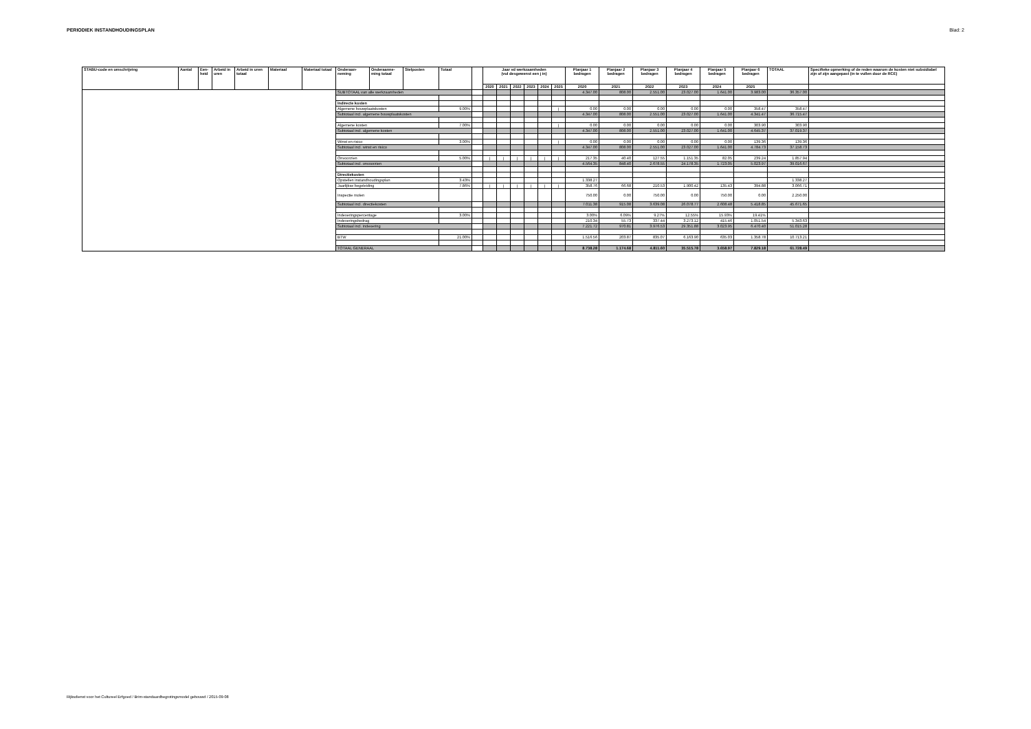PERIODIEK INSTANDHOUDINGSPLAN Blad: 2
| STABU-code en omschrijving | Aantal | Een-heid | Arbeid in uren | Arbeid in uren totaal | Materiaal | Materiaal totaal | Onderaan-neming | Onderaanne-ming totaal | Stelposten | Totaal | | Jaar vd werkzaamheden (vul desgewenst een j in) | | | | | | Planjaar 1 bedragen | Planjaar 2 bedragen | Planjaar 3 bedragen | Planjaar 4 bedragen | Planjaar 5 bedragen | Planjaar 6 bedragen | TOTAAL | Specifieke opmerking of de reden waarom de kosten niet subsidiabel zijn of zijn aangepast (in te vullen door de RCE) |
| --- | --- | --- | --- | --- | --- | --- | --- | --- | --- | --- | --- | --- | --- | --- | --- | --- | --- | --- | --- | --- | --- | --- | --- | --- | --- |
| | | | | | | | | | | | | 2020 | 2021 | 2022 | 2023 | 2024 | 2025 | 2020 | 2021 | 2022 | 2023 | 2024 | 2025 | | |
| | | | | | | | SUBTOTAAL van alle werkzaamheden | | | | | | | | | | | 4.347.00 | 808.00 | 2.551.00 | 23.027.00 | 1.641.00 | 3.983.00 | 36.357.00 | |
| | | | | | | | Indirecte kosten | | | | | | | | | | | | | | | | | | |
| | | | | | | | Algemene bouwplaatskosten | | | 9.00% | | | | | | | j | 0.00 | 0.00 | 0.00 | 0.00 | 0.00 | 358.47 | 358.47 | |
| | | | | | | | Subtotaal incl. algemene bouwplaatskosten | | | | | | | | | | | 4.347.00 | 808.00 | 2.551.00 | 23.027.00 | 1.641.00 | 4.341.47 | 36.715.47 | |
| | | | | | | | Algemene kosten | | | 7.00% | | | | | | | j | 0.00 | 0.00 | 0.00 | 0.00 | 0.00 | 303.90 | 303.90 | |
| | | | | | | | Subtotaal incl. algemene kosten | | | | | | | | | | | 4.347.00 | 808.00 | 2.551.00 | 23.027.00 | 1.641.00 | 4.645.37 | 37.019.37 | |
| | | | | | | | Winst en risico | | | 3.00% | | | | | | | j | 0.00 | 0.00 | 0.00 | 0.00 | 0.00 | 139.36 | 139.36 | |
| | | | | | | | Subtotaal incl. winst en risico | | | | | | | | | | | 4.347.00 | 808.00 | 2.551.00 | 23.027.00 | 1.641.00 | 4.784.73 | 37.158.73 | |
| | | | | | | | Onvoorzien | | | 5.00% | | j | j | j | j | j | j | 217.35 | 40.40 | 127.55 | 1.151.35 | 82.05 | 239.24 | 1.857.94 | |
| | | | | | | | Subtotaal incl. onvoorzien | | | | | | | | | | | 4.564.35 | 848.40 | 2.678.55 | 24.178.35 | 1.723.05 | 5.023.97 | 39.016.67 | |
| | | | | | | | Directiekosten | | | | | | | | | | | | | | | | | | |
| | | | | | | | Opstellen instandhoudingsplan | | | 3.43% | | | | | | | | 1.338.27 | | | | | | 1.338.27 | |
| | | | | | | | Jaarlijkse begeleiding | | | 7.86% | | j | j | j | j | j | j | 358.76 | 66.68 | 210.53 | 1.900.42 | 135.43 | 394.88 | 3.066.71 | |
| | | | | | | | Inspectie molen | | | | | | | | | | | 750.00 | 0.00 | 750.00 | 0.00 | 750.00 | 0.00 | 2.250.00 | |
| | | | | | | | Subtotaal incl. directiekosten | | | | | | | | | | | 7.011.38 | 915.08 | 3.639.08 | 26.078.77 | 2.608.48 | 5.418.85 | 45.671.65 | |
| | | | | | | | Indexeringspercentage | | | 3.00% | | | | | | | | 3.00% | 6.09% | 9.27% | 12.55% | 15.93% | 19.41% | | |
| | | | | | | | Indexeringsbedrag | | | | | | | | | | | 210.34 | 55.73 | 337.44 | 3.273.12 | 415.46 | 1.051.54 | 5.343.63 | |
| | | | | | | | Subtotaal incl. indexering | | | | | | | | | | | 7.221.72 | 970.81 | 3.976.53 | 29.351.88 | 3.023.95 | 6.470.40 | 51.015.28 | |
| | | | | | | | BTW | | | 21.00% | | | | | | | | 1.516.56 | 203.87 | 835.07 | 6.163.90 | 635.03 | 1.358.78 | 10.713.21 | |
| | | | | | | | TOTAAL GENERAAL | | | | | | | | | | | 8.738.28 | 1.174.68 | 4.811.60 | 35.515.78 | 3.658.97 | 7.829.18 | 61.728.49 | |
Rijksdienst voor het Cultureel Erfgoed / Brim-standaardbegrotingsmodel gebouwd / 2015-09-08